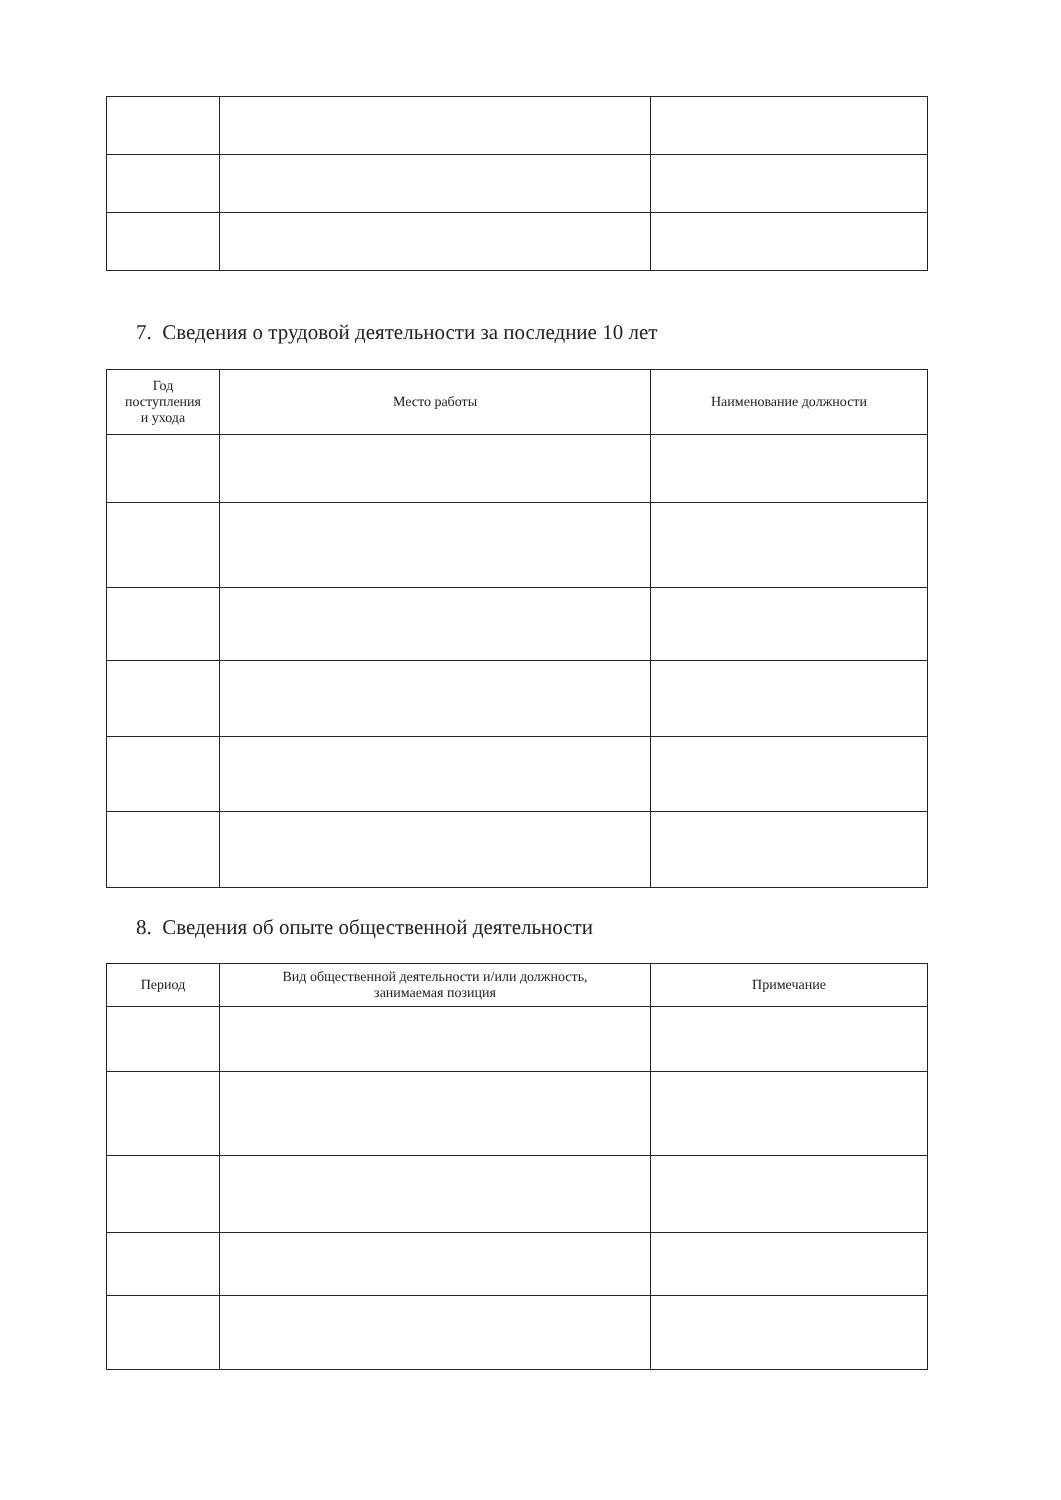7. Сведения о трудовой деятельности за последние 10 лет
| Год поступления и ухода | Место работы | Наименование должности |
| --- | --- | --- |
8. Сведения об опыте общественной деятельности
| Период | Вид общественной деятельности и/или должность, занимаемая позиция | Примечание |
| --- | --- | --- |